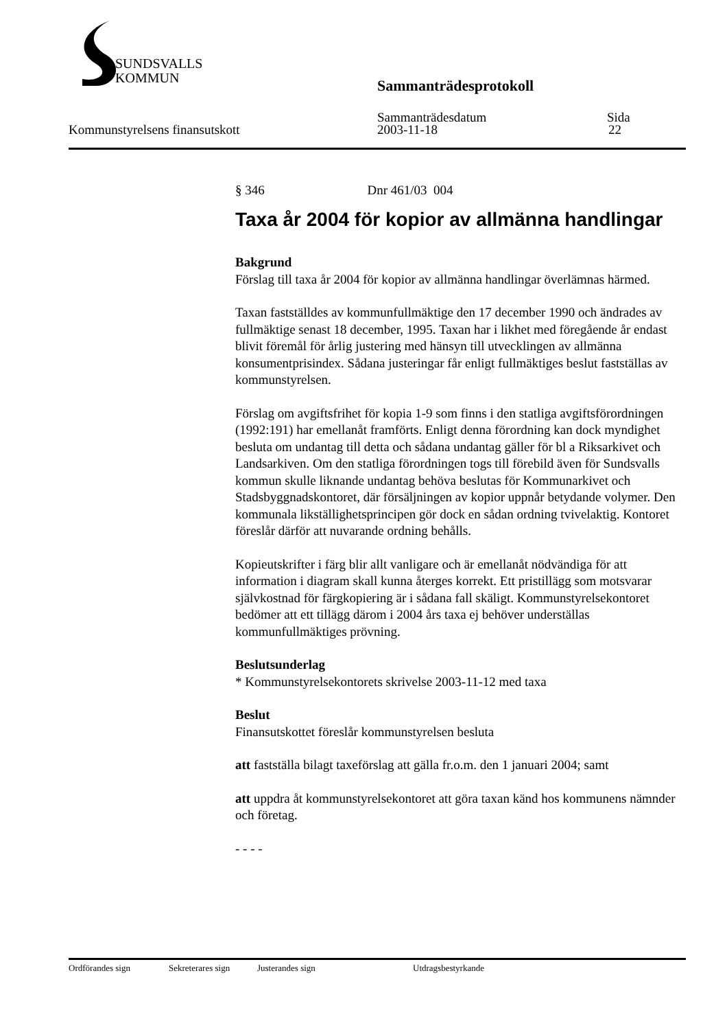SUNDSVALLS
KOMMUN
Sammanträdesprotokoll
Sammanträdesdatum Sida
Kommunstyrelsens finansutskott 2003-11-18 22
§ 346 Dnr 461/03 004
Taxa år 2004 för kopior av allmänna handlingar
Bakgrund
Förslag till taxa år 2004 för kopior av allmänna handlingar överlämnas härmed.
Taxan fastställdes av kommunfullmäktige den 17 december 1990 och ändrades av fullmäktige senast 18 december, 1995. Taxan har i likhet med föregående år endast blivit föremål för årlig justering med hänsyn till utvecklingen av allmänna konsumentprisindex. Sådana justeringar får enligt fullmäktiges beslut fastställas av kommunstyrelsen.
Förslag om avgiftsfrihet för kopia 1-9 som finns i den statliga avgiftsförordningen (1992:191) har emellanåt framförts. Enligt denna förordning kan dock myndighet besluta om undantag till detta och sådana undantag gäller för bl a Riksarkivet och Landsarkiven. Om den statliga förordningen togs till förebild även för Sundsvalls kommun skulle liknande undantag behöva beslutas för Kommunarkivet och Stadsbyggnadskontoret, där försäljningen av kopior uppnår betydande volymer. Den kommunala likställighetsprincipen gör dock en sådan ordning tvivelaktig. Kontoret föreslår därför att nuvarande ordning behålls.
Kopieutskrifter i färg blir allt vanligare och är emellanåt nödvändiga för att information i diagram skall kunna återges korrekt. Ett pristillägg som motsvarar självkostnad för färgkopiering är i sådana fall skäligt. Kommunstyrelsekontoret bedömer att ett tillägg därom i 2004 års taxa ej behöver underställas kommunfullmäktiges prövning.
Beslutsunderlag
* Kommunstyrelsekontorets skrivelse 2003-11-12 med taxa
Beslut
Finansutskottet föreslår kommunstyrelsen besluta
att fastställa bilagt taxeförslag att gälla fr.o.m. den 1 januari 2004; samt
att uppdra åt kommunstyrelsekontoret att göra taxan känd hos kommunens nämnder och företag.
- - - -
Ordförandes sign Sekreterares sign Justerandes sign Utdragsbestyrkande